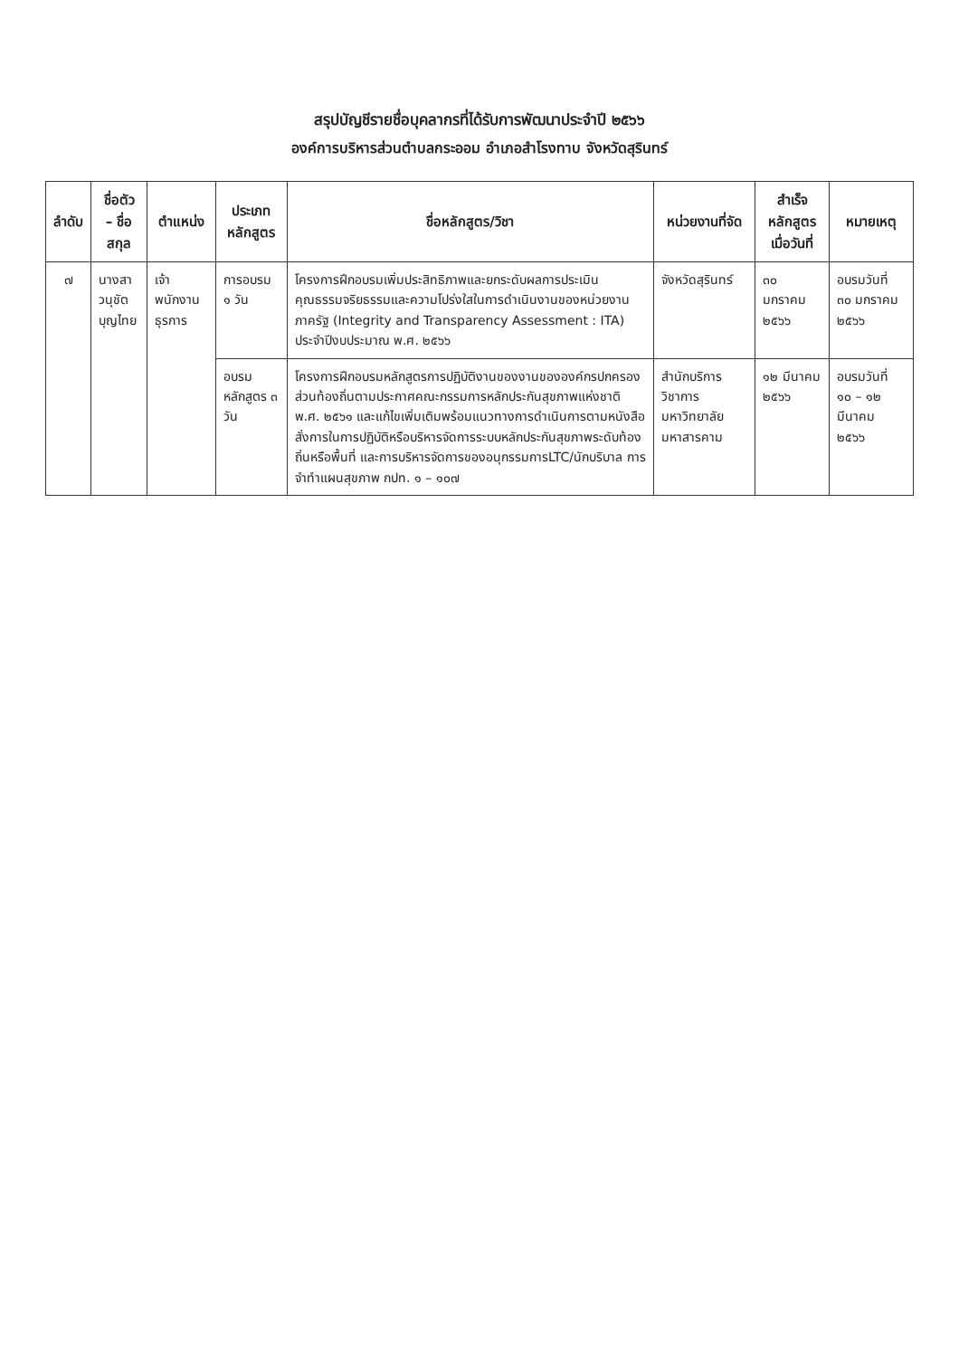สรุปบัญชีรายชื่อบุคลากรที่ได้รับการพัฒนาประจำปี ๒๕๖๖
องค์การบริหารส่วนตำบลกระออม อำเภอสำโรงทาบ จังหวัดสุรินทร์
| ลำดับ | ชื่อตัว – ชื่อสกุล | ตำแหน่ง | ประเภทหลักสูตร | ชื่อหลักสูตร/วิชา | หน่วยงานที่จัด | สำเร็จหลักสูตรเมื่อวันที่ | หมายเหตุ |
| --- | --- | --- | --- | --- | --- | --- | --- |
| ๗ | นางสาวนุชัต บุญไทย | เจ้าพนักงานธุรการ | การอบรม ๑ วัน | โครงการฝึกอบรมเพิ่มประสิทธิภาพและยกระดับผลการประเมินคุณธรรมจริยธรรมและความโปร่งใสในการดำเนินงานของหน่วยงานภาครัฐ (Integrity and Transparency Assessment : ITA) ประจำปีงบประมาณ พ.ศ. ๒๕๖๖ | จังหวัดสุรินทร์ | ๓๐ มกราคม ๒๕๖๖ | อบรมวันที่ ๓๐ มกราคม ๒๕๖๖ |
| | | | อบรมหลักสูตร ๓ วัน | โครงการฝึกอบรมหลักสูตรการปฏิบัติงานของงานขององค์กรปกครองส่วนท้องถิ่นตามประกาศคณะกรรมการหลักประกันสุขภาพแห่งชาติ พ.ศ. ๒๕๖๑ และแก้ไขเพิ่มเติมพร้อมแนวทางการดำเนินการตามหนังสือสั่งการในการปฏิบัติหรือบริหารจัดการระบบหลักประกันสุขภาพระดับท้องถิ่นหรือพื้นที่ และการบริหารจัดการของอนุกรรมการLTC/นักบริบาล การจำทำแผนสุขภาพ กปท. ๑ – ๑๐๗ | สำนักบริการวิชาการ มหาวิทยาลัยมหาสารคาม | ๑๒ มีนาคม ๒๕๖๖ | อบรมวันที่ ๑๐ – ๑๒ มีนาคม ๒๕๖๖ |